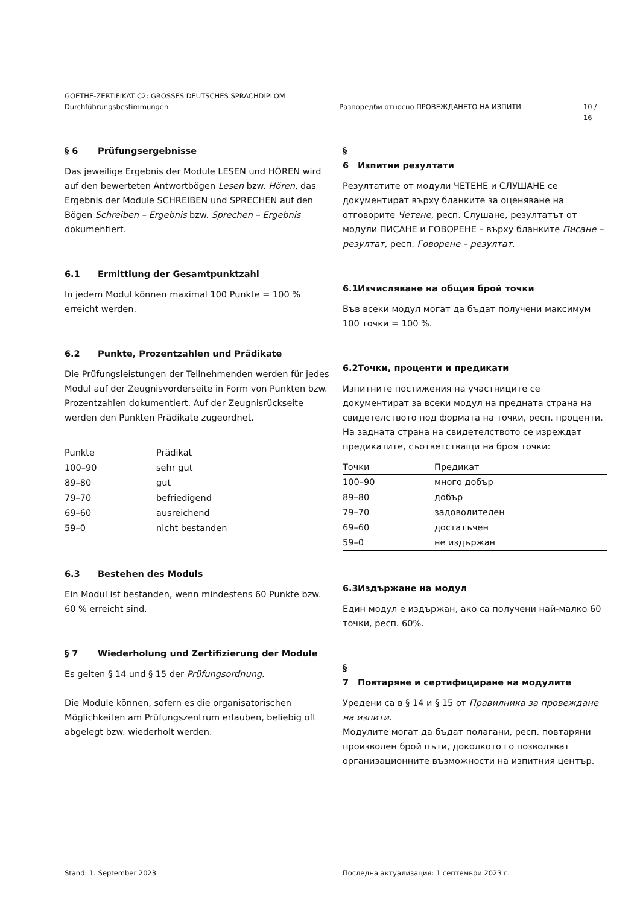GOETHE-ZERTIFIKAT C2: GROSSES DEUTSCHES SPRACHDIPLOM
Durchführungsbestimmungen Разпоредби относно ПРОВЕЖДАНЕТО НА ИЗПИТИ 10 / 16
§ 6 Prüfungsergebnisse
Das jeweilige Ergebnis der Module LESEN und HÖREN wird auf den bewerteten Antwortbögen Lesen bzw. Hören, das Ergebnis der Module SCHREIBEN und SPRECHEN auf den Bögen Schreiben – Ergebnis bzw. Sprechen – Ergebnis dokumentiert.
6.1 Ermittlung der Gesamtpunktzahl
In jedem Modul können maximal 100 Punkte = 100 % erreicht werden.
6.2 Punkte, Prozentzahlen und Prädikate
Die Prüfungsleistungen der Teilnehmenden werden für jedes Modul auf der Zeugnisvorderseite in Form von Punkten bzw. Prozentzahlen dokumentiert. Auf der Zeugnisrückseite werden den Punkten Prädikate zugeordnet.
| Punkte | Prädikat |
| --- | --- |
| 100–90 | sehr gut |
| 89–80 | gut |
| 79–70 | befriedigend |
| 69–60 | ausreichend |
| 59–0 | nicht bestanden |
6.3 Bestehen des Moduls
Ein Modul ist bestanden, wenn mindestens 60 Punkte bzw. 60 % erreicht sind.
§ 7 Wiederholung und Zertifizierung der Module
Es gelten § 14 und § 15 der Prüfungsordnung.
Die Module können, sofern es die organisatorischen Möglichkeiten am Prüfungszentrum erlauben, beliebig oft abgelegt bzw. wiederholt werden.
§ 6 Изпитни резултати
Резултатите от модули ЧЕТЕНЕ и СЛУШАНЕ се документират върху бланките за оценяване на отговорите Четене, респ. Слушане, резултатът от модули ПИСАНЕ и ГОВОРЕНЕ – върху бланките Писане – резултат, респ. Говорене – резултат.
6.1 Изчисляване на общия брой точки
Във всеки модул могат да бъдат получени максимум 100 точки = 100 %.
6.2 Точки, проценти и предикати
Изпитните постижения на участниците се документират за всеки модул на предната страна на свидетелството под формата на точки, респ. проценти. На задната страна на свидетелството се изреждат предикатите, съответстващи на броя точки:
| Точки | Предикат |
| --- | --- |
| 100–90 | много добър |
| 89–80 | добър |
| 79–70 | задоволителен |
| 69–60 | достатъчен |
| 59–0 | не издържан |
6.3 Издържане на модул
Един модул е издържан, ако са получени най-малко 60 точки, респ. 60%.
§ 7 Повтаряне и сертифициране на модулите
Уредени са в § 14 и § 15 от Правилника за провеждане на изпити.
Модулите могат да бъдат полагани, респ. повтаряни произволен брой пъти, доколкото го позволяват организационните възможности на изпитния център.
Stand: 1. September 2023 Последна актуализация: 1 септември 2023 г.